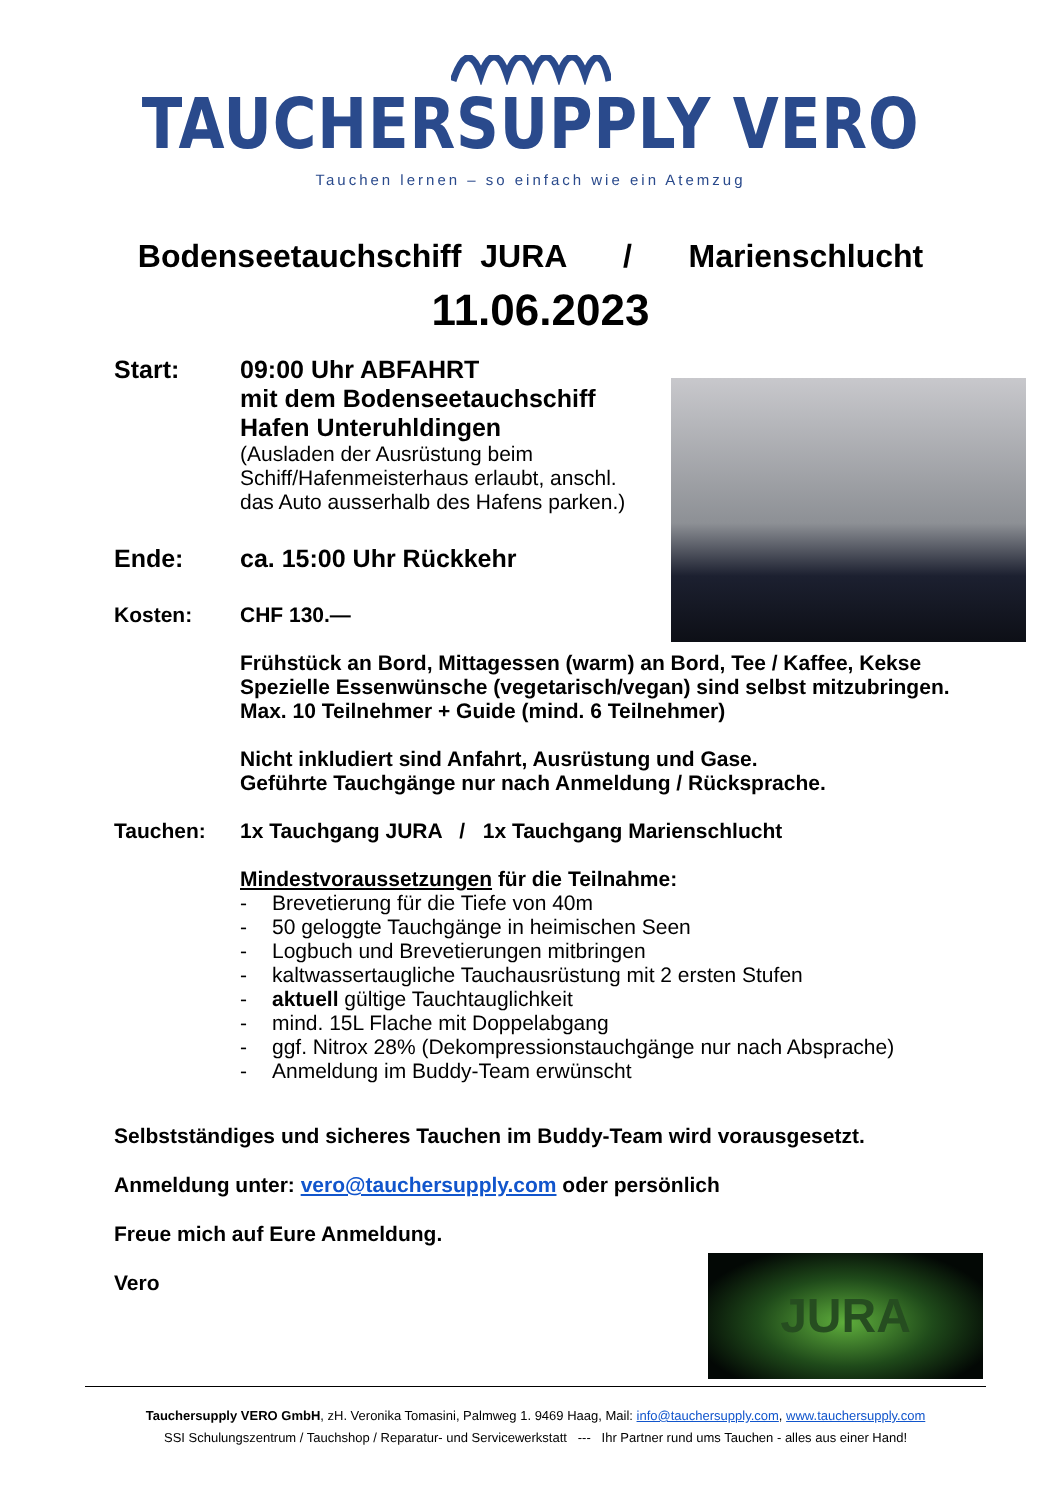TAUCHERSUPPLY VERO
Tauchen lernen – so einfach wie ein Atemzug
Bodenseetauchschiff JURA / Marienschlucht
11.06.2023
Start: 09:00 Uhr ABFAHRT
mit dem Bodenseetauchschiff
Hafen Unteruhldingen
(Ausladen der Ausrüstung beim Schiff/Hafenmeisterhaus erlaubt, anschl. das Auto ausserhalb des Hafens parken.)
Ende: ca. 15:00 Uhr Rückkehr
Kosten: CHF 130.—
Frühstück an Bord, Mittagessen (warm) an Bord, Tee / Kaffee, Kekse
Spezielle Essenwünsche (vegetarisch/vegan) sind selbst mitzubringen.
Max. 10 Teilnehmer + Guide (mind. 6 Teilnehmer)
Nicht inkludiert sind Anfahrt, Ausrüstung und Gase.
Geführte Tauchgänge nur nach Anmeldung / Rücksprache.
Tauchen: 1x Tauchgang JURA / 1x Tauchgang Marienschlucht
Mindestvoraussetzungen für die Teilnahme:
- Brevetierung für die Tiefe von 40m
- 50 geloggte Tauchgänge in heimischen Seen
- Logbuch und Brevetierungen mitbringen
- kaltwassertaugliche Tauchausrüstung mit 2 ersten Stufen
- aktuell gültige Tauchtauglichkeit
- mind. 15L Flache mit Doppelabgang
- ggf. Nitrox 28% (Dekompressionstauchgänge nur nach Absprache)
- Anmeldung im Buddy-Team erwünscht
Selbstständiges und sicheres Tauchen im Buddy-Team wird vorausgesetzt.
Anmeldung unter: vero@tauchersupply.com oder persönlich
Freue mich auf Eure Anmeldung.
Vero
JURA
Tauchersupply VERO GmbH, zH. Veronika Tomasini, Palmweg 1. 9469 Haag, Mail: info@tauchersupply.com, www.tauchersupply.com
SSI Schulungszentrum / Tauchshop / Reparatur- und Servicewerkstatt --- Ihr Partner rund ums Tauchen - alles aus einer Hand!